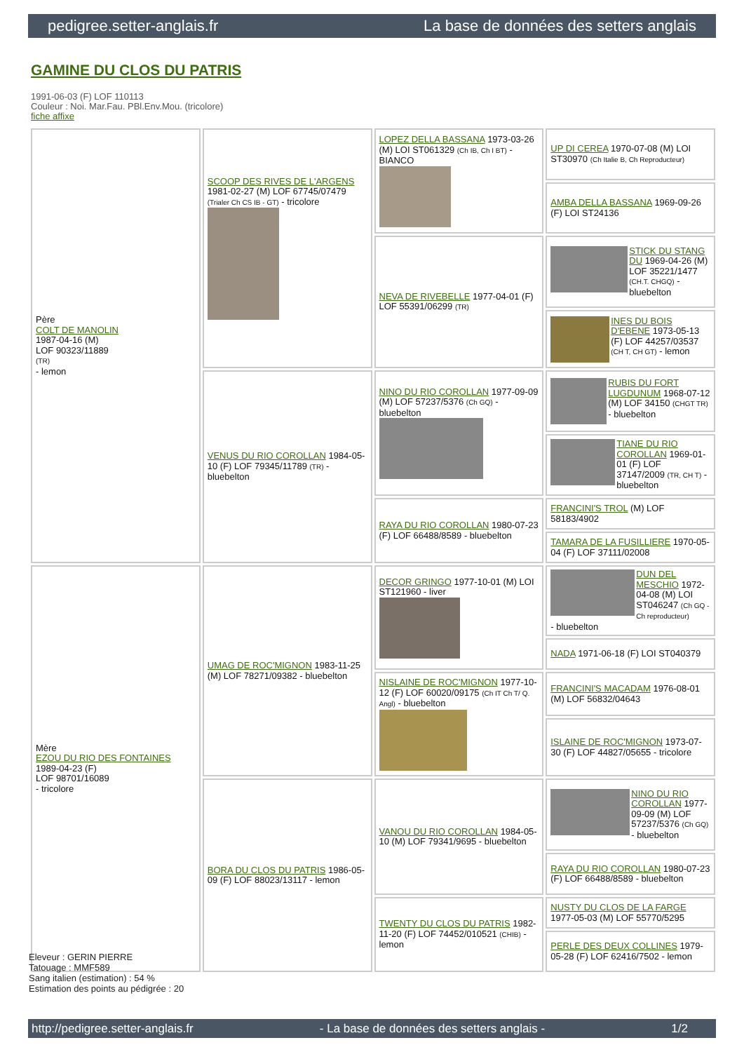pedigree.setter-anglais.fr La base de données des setters anglais
GAMINE DU CLOS DU PATRIS
1991-06-03 (F) LOF 110113
Couleur : Noi. Mar.Fau. PBl.Env.Mou. (tricolore)
fiche affixe
| Père COLT DE MANOLIN 1987-04-16 (M) LOF 90323/11889 (TR) - lemon | SCOOP DES RIVES DE L'ARGENS 1981-02-27 (M) LOF 67745/07479 (Trialer Ch CS IB - GT) - tricolore | LOPEZ DELLA BASSANA 1973-03-26 (M) LOI ST061329 (Ch IB, Ch I BT) - BIANCO | UP DI CEREA 1970-07-08 (M) LOI ST30970 (Ch Italie B, Ch Reproducteur) |
| | | | AMBA DELLA BASSANA 1969-09-26 (F) LOI ST24136 |
| | | NEVA DE RIVEBELLE 1977-04-01 (F) LOF 55391/06299 (TR) | STICK DU STANG DU 1969-04-26 (M) LOF 35221/1477 (CH.T. CHGQ) - bluebelton |
| | | | INES DU BOIS D'EBENE 1973-05-13 (F) LOF 44257/03537 (CH T, CH GT) - lemon |
| | VENUS DU RIO COROLLAN 1984-05-10 (F) LOF 79345/11789 (TR) - bluebelton | NINO DU RIO COROLLAN 1977-09-09 (M) LOF 57237/5376 (Ch GQ) - bluebelton | RUBIS DU FORT LUGDUNUM 1968-07-12 (M) LOF 34150 (CHGT TR) - bluebelton |
| | | | TIANE DU RIO COROLLAN 1969-01-01 (F) LOF 37147/2009 (TR, CH T) - bluebelton |
| | | RAYA DU RIO COROLLAN 1980-07-23 (F) LOF 66488/8589 - bluebelton | FRANCINI'S TROL (M) LOF 58183/4902 |
| | | | TAMARA DE LA FUSILLIERE 1970-05-04 (F) LOF 37111/02008 |
| Mère EZOU DU RIO DES FONTAINES 1989-04-23 (F) LOF 98701/16089 - tricolore | UMAG DE ROC'MIGNON 1983-11-25 (M) LOF 78271/09382 - bluebelton | DECOR GRINGO 1977-10-01 (M) LOI ST121960 - liver | DUN DEL MESCHIO 1972-04-08 (M) LOI ST046247 (Ch GQ - Ch reproducteur) - bluebelton |
| | | | NADA 1971-06-18 (F) LOI ST040379 |
| | | NISLAINE DE ROC'MIGNON 1977-10-12 (F) LOF 60020/09175 (Ch IT Ch T/ Q. Angl) - bluebelton | FRANCINI'S MACADAM 1976-08-01 (M) LOF 56832/04643 |
| | | | ISLAINE DE ROC'MIGNON 1973-07-30 (F) LOF 44827/05655 - tricolore |
| | BORA DU CLOS DU PATRIS 1986-05-09 (F) LOF 88023/13117 - lemon | VANOU DU RIO COROLLAN 1984-05-10 (M) LOF 79341/9695 - bluebelton | NINO DU RIO COROLLAN 1977-09-09 (M) LOF 57237/5376 (Ch GQ) - bluebelton |
| | | | RAYA DU RIO COROLLAN 1980-07-23 (F) LOF 66488/8589 - bluebelton |
| | | TWENTY DU CLOS DU PATRIS 1982-11-20 (F) LOF 74452/010521 (CHIB) - lemon | NUSTY DU CLOS DE LA FARGE 1977-05-03 (M) LOF 55770/5295 |
| | | | PERLE DES DEUX COLLINES 1979-05-28 (F) LOF 62416/7502 - lemon |
Eleveur : GERIN PIERRE
Tatouage : MMF589
Sang italien (estimation) : 54 %
Estimation des points au pédigrée : 20
http://pedigree.setter-anglais.fr - La base de données des setters anglais - 1/2